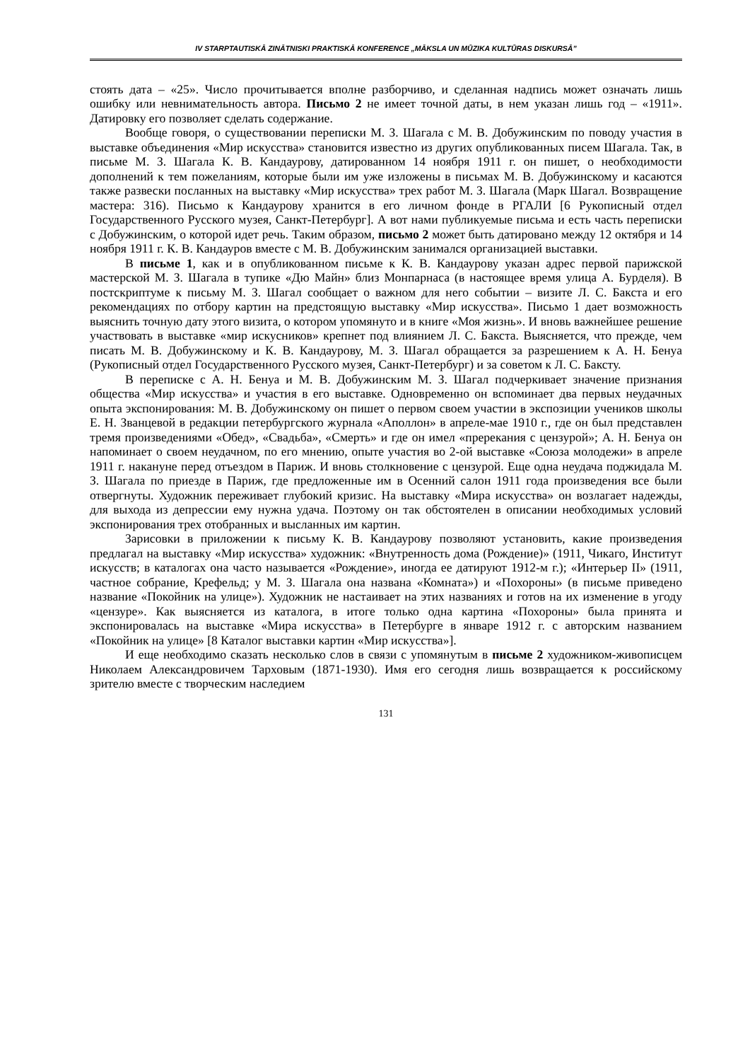IV STARPTAUTISKĀ ZINĀTNISKI PRAKTISKĀ KONFERENCE „MĀKSLA UN MŪZIKA KULTŪRAS DISKURSĀ”
стоять дата – «25». Число прочитывается вполне разборчиво, и сделанная надпись может означать лишь ошибку или невнимательность автора. Письмо 2 не имеет точной даты, в нем указан лишь год – «1911». Датировку его позволяет сделать содержание.
Вообще говоря, о существовании переписки М. З. Шагала с М. В. Добужинским по поводу участия в выставке объединения «Мир искусства» становится известно из других опубликованных писем Шагала. Так, в письме М. З. Шагала К. В. Кандаурову, датированном 14 ноября 1911 г. он пишет, о необходимости дополнений к тем пожеланиям, которые были им уже изложены в письмах М. В. Добужинскому и касаются также развески посланных на выставку «Мир искусства» трех работ М. З. Шагала (Марк Шагал. Возвращение мастера: 316). Письмо к Кандаурову хранится в его личном фонде в РГАЛИ [6 Рукописный отдел Государственного Русского музея, Санкт-Петербург]. А вот нами публикуемые письма и есть часть переписки с Добужинским, о которой идет речь. Таким образом, письмо 2 может быть датировано между 12 октября и 14 ноября 1911 г. К. В. Кандауров вместе с М. В. Добужинским занимался организацией выставки.
В письме 1, как и в опубликованном письме к К. В. Кандаурову указан адрес первой парижской мастерской М. З. Шагала в тупике «Дю Майн» близ Монпарнаса (в настоящее время улица А. Бурделя). В постскриптуме к письму М. З. Шагал сообщает о важном для него событии – визите Л. С. Бакста и его рекомендациях по отбору картин на предстоящую выставку «Мир искусства». Письмо 1 дает возможность выяснить точную дату этого визита, о котором упомянуто и в книге «Моя жизнь». И вновь важнейшее решение участвовать в выставке «мир искусников» крепнет под влиянием Л. С. Бакста. Выясняется, что прежде, чем писать М. В. Добужинскому и К. В. Кандаурову, М. З. Шагал обращается за разрешением к А. Н. Бенуа (Рукописный отдел Государственного Русского музея, Санкт-Петербург) и за советом к Л. С. Баксту.
В переписке с А. Н. Бенуа и М. В. Добужинским М. З. Шагал подчеркивает значение признания общества «Мир искусства» и участия в его выставке. Одновременно он вспоминает два первых неудачных опыта экспонирования: М. В. Добужинскому он пишет о первом своем участии в экспозиции учеников школы Е. Н. Званцевой в редакции петербургского журнала «Аполлон» в апреле-мае 1910 г., где он был представлен тремя произведениями «Обед», «Свадьба», «Смерть» и где он имел «пререкания с цензурой»; А. Н. Бенуа он напоминает о своем неудачном, по его мнению, опыте участия во 2-ой выставке «Союза молодежи» в апреле 1911 г. накануне перед отъездом в Париж. И вновь столкновение с цензурой. Еще одна неудача поджидала М. З. Шагала по приезде в Париж, где предложенные им в Осенний салон 1911 года произведения все были отвергнуты. Художник переживает глубокий кризис. На выставку «Мира искусства» он возлагает надежды, для выхода из депрессии ему нужна удача. Поэтому он так обстоятелен в описании необходимых условий экспонирования трех отобранных и высланных им картин.
Зарисовки в приложении к письму К. В. Кандаурову позволяют установить, какие произведения предлагал на выставку «Мир искусства» художник: «Внутренность дома (Рождение)» (1911, Чикаго, Институт искусств; в каталогах она часто называется «Рождение», иногда ее датируют 1912-м г.); «Интерьер II» (1911, частное собрание, Крефельд; у М. З. Шагала она названа «Комната») и «Похороны» (в письме приведено название «Покойник на улице»). Художник не настаивает на этих названиях и готов на их изменение в угоду «цензуре». Как выясняется из каталога, в итоге только одна картина «Похороны» была принята и экспонировалась на выставке «Мира искусства» в Петербурге в январе 1912 г. с авторским названием «Покойник на улице» [8 Каталог выставки картин «Мир искусства»].
И еще необходимо сказать несколько слов в связи с упомянутым в письме 2 художником-живописцем Николаем Александровичем Тарховым (1871-1930). Имя его сегодня лишь возвращается к российскому зрителю вместе с творческим наследием
131